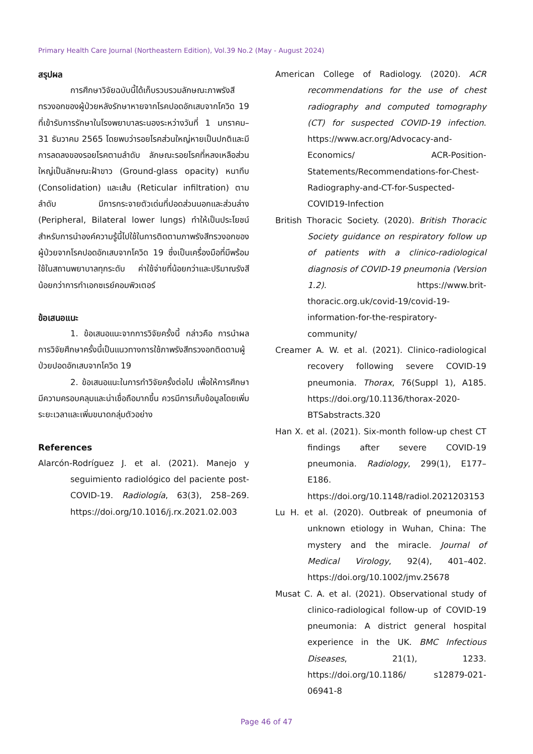Primary Health Care Journal (Northeastern Edition), Vol.39 No.2 (May - August 2024)
สรุปผล
การศึกษาวิจัยฉบับนี้ได้เก็บรวบรวมลักษณะภาพรังสีทรวงอกของผู้ป่วยหลังรักษาหายจากโรคปอดอักเสบจากโควิด 19 ที่เข้ารับการรักษาในโรงพยาบาลระนองระหว่างวันที่ 1 มกราคม– 31 ธันวาคม 2565 โดยพบว่ารอยโรคส่วนใหญ่หายเป็นปกติและมีการลดลงของรอยโรคตามลำดับ ลักษณะรอยโรคที่หลงเหลือส่วนใหญ่เป็นลักษณะฝ้าขาว (Ground-glass opacity) หนาทึบ (Consolidation) และเส้น (Reticular infiltration) ตามลำดับ มีการกระจายตัวเด่นที่ปอดส่วนนอกและส่วนล่าง (Peripheral, Bilateral lower lungs) ทำให้เป็นประโยชน์สำหรับการนำองค์ความรู้นี้ไปใช้ในการติดตามภาพรังสีทรวงอกของผู้ป่วยจากโรคปอดอักเสบจากโควิด 19 ซึ่งเป็นเครื่องมือที่มีพร้อมใช้ในสถานพยาบาลทุกระดับ ค่าใช้จ่ายที่น้อยกว่าและปริมาณรังสีน้อยกว่าการทำเอกซเรย์คอมพิวเตอร์
ข้อเสนอแนะ
1. ข้อเสนอแนะจากการวิจัยครั้งนี้ กล่าวคือ การนำผลการวิจัยศึกษาครั้งนี้เป็นแนวทางการใช้ภาพรังสีทรวงอกติดตามผู้ป่วยปอดอักเสบจากโควิด 19
2. ข้อเสนอแนะในการทำวิจัยครั้งต่อไป เพื่อให้การศึกษามีความครอบคลุมและน่าเชื่อถือมากขึ้น ควรมีการเก็บข้อมูลโดยเพิ่มระยะเวลาและเพิ่มขนาดกลุ่มตัวอย่าง
References
Alarcón-Rodríguez J. et al. (2021). Manejo y seguimiento radiológico del paciente post-COVID-19. Radiología, 63(3), 258–269. https://doi.org/10.1016/j.rx.2021.02.003
American College of Radiology. (2020). ACR recommendations for the use of chest radiography and computed tomography (CT) for suspected COVID-19 infection. https://www.acr.org/Advocacy-and-Economics/ ACR-Position-Statements/Recommendations-for-Chest-Radiography-and-CT-for-Suspected-COVID19-Infection
British Thoracic Society. (2020). British Thoracic Society guidance on respiratory follow up of patients with a clinico-radiological diagnosis of COVID-19 pneumonia (Version 1.2). https://www.brit-thoracic.org.uk/covid-19/covid-19-information-for-the-respiratory-community/
Creamer A. W. et al. (2021). Clinico-radiological recovery following severe COVID-19 pneumonia. Thorax, 76(Suppl 1), A185. https://doi.org/10.1136/thorax-2020-BTSabstracts.320
Han X. et al. (2021). Six-month follow-up chest CT findings after severe COVID-19 pneumonia. Radiology, 299(1), E177–E186. https://doi.org/10.1148/radiol.2021203153
Lu H. et al. (2020). Outbreak of pneumonia of unknown etiology in Wuhan, China: The mystery and the miracle. Journal of Medical Virology, 92(4), 401–402. https://doi.org/10.1002/jmv.25678
Musat C. A. et al. (2021). Observational study of clinico-radiological follow-up of COVID-19 pneumonia: A district general hospital experience in the UK. BMC Infectious Diseases, 21(1), 1233. https://doi.org/10.1186/ s12879-021-06941-8
Page 46 of 47